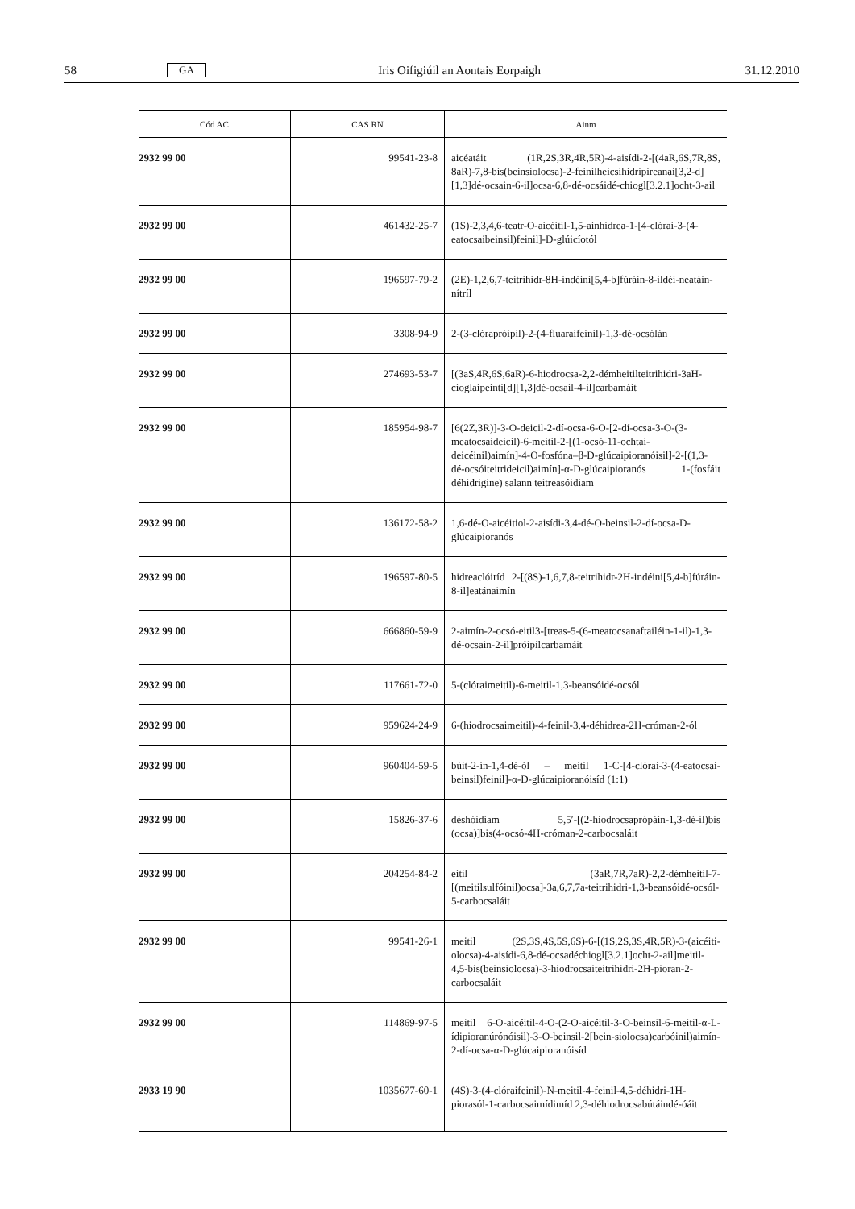58 GA Iris Oifigiúil an Aontais Eorpaigh 31.12.2010
| Cód AC | CAS RN | Ainm |
| --- | --- | --- |
| 2932 99 00 | 99541-23-8 | aicéatáit (1R,2S,3R,4R,5R)-4-aisídi-2-[(4aR,6S,7R,8S, 8aR)-7,8-bis(beinsiolocsa)-2-feinilheicsihidripireanai[3,2-d][1,3]dé-ocsain-6-il]ocsa-6,8-dé-ocsáidé-chiogl[3.2.1]ocht-3-ail |
| 2932 99 00 | 461432-25-7 | (1S)-2,3,4,6-teatr-O-aicéitil-1,5-ainhidrea-1-[4-clórai-3-(4-eatocsaibeinsil)feinil]-D-glúicíotól |
| 2932 99 00 | 196597-79-2 | (2E)-1,2,6,7-teitrihidr-8H-indéini[5,4-b]fúráin-8-ildéi-neatáin-nítríl |
| 2932 99 00 | 3308-94-9 | 2-(3-clórapróipil)-2-(4-fluaraifeinil)-1,3-dé-ocsólán |
| 2932 99 00 | 274693-53-7 | [(3aS,4R,6S,6aR)-6-hiodrocsa-2,2-démheitilteitrihidri-3aH-cioglaipeinti[d][1,3]dé-ocsail-4-il]carbamáit |
| 2932 99 00 | 185954-98-7 | [6(2Z,3R)]-3-O-deicil-2-dí-ocsa-6-O-[2-dí-ocsa-3-O-(3-meatocsaideicil)-6-meitil-2-[(1-ocsó-11-ochtai-deicéinil)aimín]-4-O-fosfóna–β-D-glúcaipioranóisil]-2-[(1,3-dé-ocsóiteitrideicil)aimín]-α-D-glúcaipioranós 1-(fosfáit déhidrigine) salann teitreasóidiam |
| 2932 99 00 | 136172-58-2 | 1,6-dé-O-aicéitiol-2-aisídi-3,4-dé-O-beinsil-2-dí-ocsa-D-glúcaipioranós |
| 2932 99 00 | 196597-80-5 | hidreaclóiríd 2-[(8S)-1,6,7,8-teitrihidr-2H-indéini[5,4-b]fúráin-8-il]eatánaimín |
| 2932 99 00 | 666860-59-9 | 2-aimín-2-ocsó-eitil3-[treas-5-(6-meatocsanaftailéin-1-il)-1,3-dé-ocsain-2-il]próipilcarbamáit |
| 2932 99 00 | 117661-72-0 | 5-(clóraimeitil)-6-meitil-1,3-beansóidé-ocsól |
| 2932 99 00 | 959624-24-9 | 6-(hiodrocsaimeitil)-4-feinil-3,4-déhidrea-2H-cróman-2-ól |
| 2932 99 00 | 960404-59-5 | búit-2-ín-1,4-dé-ól – meitil 1-C-[4-clórai-3-(4-eatocsai-beinsil)feinil]-α-D-glúcaipioranóisíd (1:1) |
| 2932 99 00 | 15826-37-6 | déshóidiam 5,5′-[(2-hiodrocsaprópáin-1,3-dé-il)bis (ocsa)]bis(4-ocsó-4H-cróman-2-carbocsaláit |
| 2932 99 00 | 204254-84-2 | eitil (3aR,7R,7aR)-2,2-démheitil-7-[(meitilsulfóinil)ocsa]-3a,6,7,7a-teitrihidri-1,3-beansóidé-ocsól-5-carbocsaláit |
| 2932 99 00 | 99541-26-1 | meitil (2S,3S,4S,5S,6S)-6-[(1S,2S,3S,4R,5R)-3-(aicéiti-olocsa)-4-aisídi-6,8-dé-ocsadéchiogl[3.2.1]ocht-2-ail]meitil-4,5-bis(beinsiolocsa)-3-hiodrocsaiteitrihidri-2H-pioran-2-carbocsaláit |
| 2932 99 00 | 114869-97-5 | meitil 6-O-aicéitil-4-O-(2-O-aicéitil-3-O-beinsil-6-meitil-α-L-ídipioranúrónóisil)-3-O-beinsil-2[bein-siolocsa)carbóinil)aimín-2-dí-ocsa-α-D-glúcaipioranóisíd |
| 2933 19 90 | 1035677-60-1 | (4S)-3-(4-clóraifeinil)-N-meitil-4-feinil-4,5-déhidri-1H-piorasól-1-carbocsaimídimíd 2,3-déhiodrocsabútáindé-óáit |